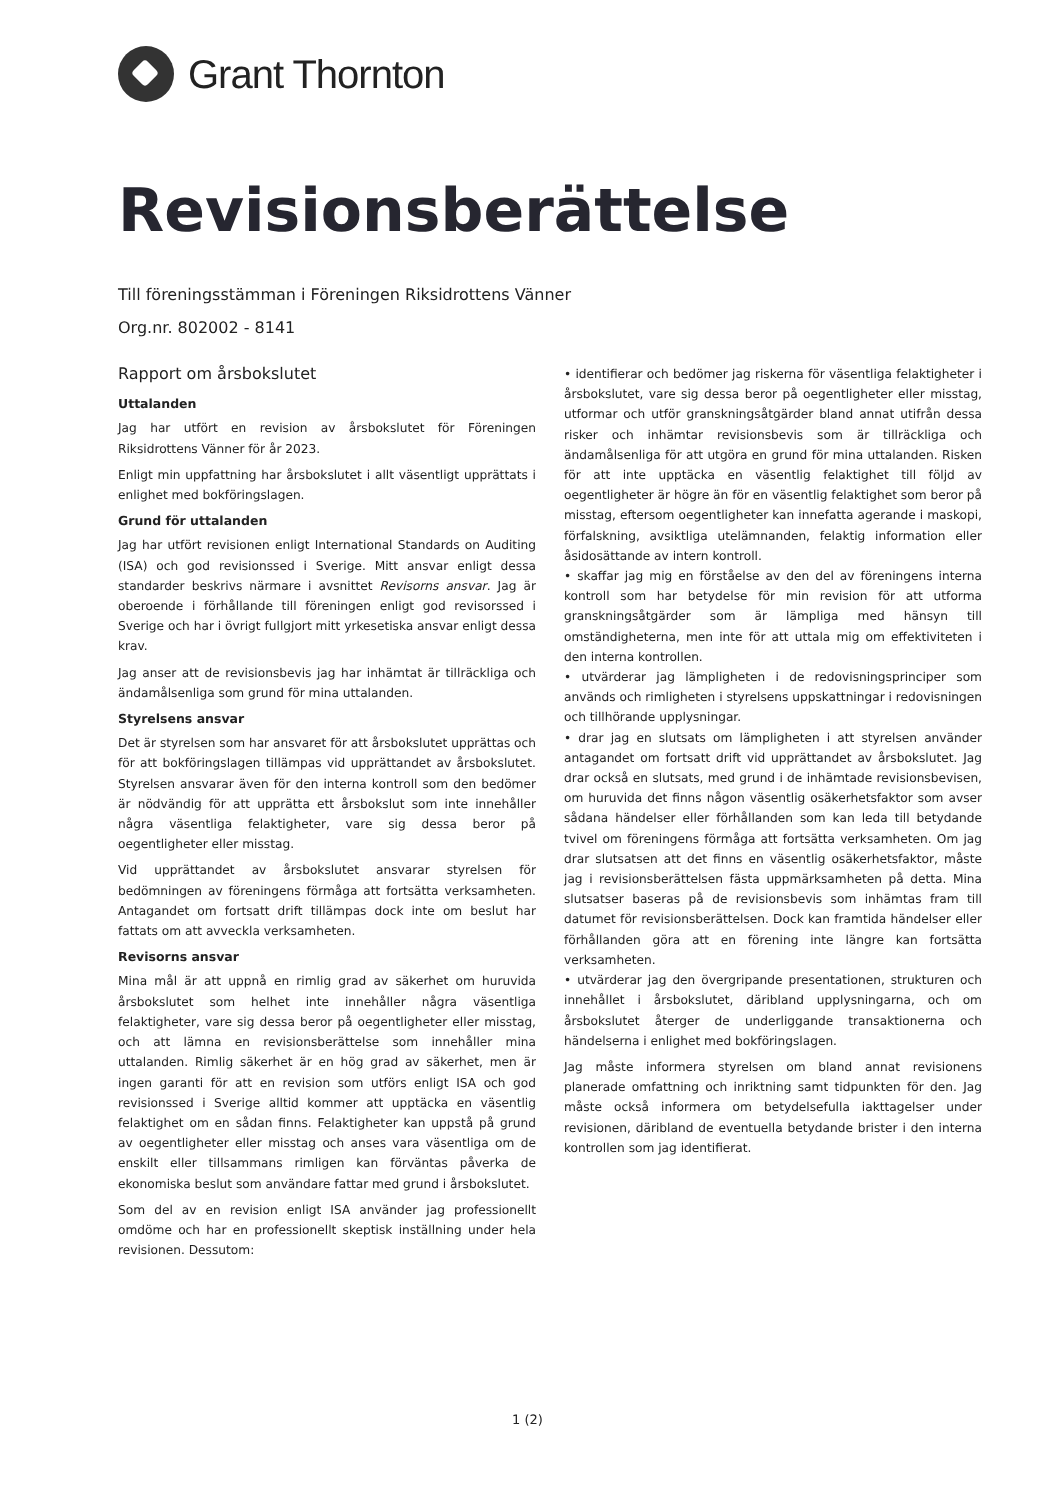Grant Thornton
Revisionsberättelse
Till föreningsstämman i Föreningen Riksidrottens Vänner
Org.nr. 802002 - 8141
Rapport om årsbokslutet
Uttalanden
Jag har utfört en revision av årsbokslutet för Föreningen Riksidrottens Vänner för år 2023.
Enligt min uppfattning har årsbokslutet i allt väsentligt upprättats i enlighet med bokföringslagen.
Grund för uttalanden
Jag har utfört revisionen enligt International Standards on Auditing (ISA) och god revisionssed i Sverige. Mitt ansvar enligt dessa standarder beskrivs närmare i avsnittet Revisorns ansvar. Jag är oberoende i förhållande till föreningen enligt god revisorssed i Sverige och har i övrigt fullgjort mitt yrkesetiska ansvar enligt dessa krav.
Jag anser att de revisionsbevis jag har inhämtat är tillräckliga och ändamålsenliga som grund för mina uttalanden.
Styrelsens ansvar
Det är styrelsen som har ansvaret för att årsbokslutet upprättas och för att bokföringslagen tillämpas vid upprättandet av årsbokslutet. Styrelsen ansvarar även för den interna kontroll som den bedömer är nödvändig för att upprätta ett årsbokslut som inte innehåller några väsentliga felaktigheter, vare sig dessa beror på oegentligheter eller misstag.
Vid upprättandet av årsbokslutet ansvarar styrelsen för bedömningen av föreningens förmåga att fortsätta verksamheten. Antagandet om fortsatt drift tillämpas dock inte om beslut har fattats om att avveckla verksamheten.
Revisorns ansvar
Mina mål är att uppnå en rimlig grad av säkerhet om huruvida årsbokslutet som helhet inte innehåller några väsentliga felaktigheter, vare sig dessa beror på oegentligheter eller misstag, och att lämna en revisionsberättelse som innehåller mina uttalanden. Rimlig säkerhet är en hög grad av säkerhet, men är ingen garanti för att en revision som utförs enligt ISA och god revisionssed i Sverige alltid kommer att upptäcka en väsentlig felaktighet om en sådan finns. Felaktigheter kan uppstå på grund av oegentligheter eller misstag och anses vara väsentliga om de enskilt eller tillsammans rimligen kan förväntas påverka de ekonomiska beslut som användare fattar med grund i årsbokslutet.
Som del av en revision enligt ISA använder jag professionellt omdöme och har en professionellt skeptisk inställning under hela revisionen. Dessutom:
• identifierar och bedömer jag riskerna för väsentliga felaktigheter i årsbokslutet, vare sig dessa beror på oegentligheter eller misstag, utformar och utför granskningsåtgärder bland annat utifrån dessa risker och inhämtar revisionsbevis som är tillräckliga och ändamålsenliga för att utgöra en grund för mina uttalanden. Risken för att inte upptäcka en väsentlig felaktighet till följd av oegentligheter är högre än för en väsentlig felaktighet som beror på misstag, eftersom oegentligheter kan innefatta agerande i maskopi, förfalskning, avsiktliga utelämnanden, felaktig information eller åsidosättande av intern kontroll.
• skaffar jag mig en förståelse av den del av föreningens interna kontroll som har betydelse för min revision för att utforma granskningsåtgärder som är lämpliga med hänsyn till omständigheterna, men inte för att uttala mig om effektiviteten i den interna kontrollen.
• utvärderar jag lämpligheten i de redovisningsprinciper som används och rimligheten i styrelsens uppskattningar i redovisningen och tillhörande upplysningar.
• drar jag en slutsats om lämpligheten i att styrelsen använder antagandet om fortsatt drift vid upprättandet av årsbokslutet. Jag drar också en slutsats, med grund i de inhämtade revisionsbevisen, om huruvida det finns någon väsentlig osäkerhetsfaktor som avser sådana händelser eller förhållanden som kan leda till betydande tvivel om föreningens förmåga att fortsätta verksamheten. Om jag drar slutsatsen att det finns en väsentlig osäkerhetsfaktor, måste jag i revisionsberättelsen fästa uppmärksamheten på detta. Mina slutsatser baseras på de revisionsbevis som inhämtas fram till datumet för revisionsberättelsen. Dock kan framtida händelser eller förhållanden göra att en förening inte längre kan fortsätta verksamheten.
• utvärderar jag den övergripande presentationen, strukturen och innehållet i årsbokslutet, däribland upplysningarna, och om årsbokslutet återger de underliggande transaktionerna och händelserna i enlighet med bokföringslagen.
Jag måste informera styrelsen om bland annat revisionens planerade omfattning och inriktning samt tidpunkten för den. Jag måste också informera om betydelsefulla iakttagelser under revisionen, däribland de eventuella betydande brister i den interna kontrollen som jag identifierat.
1 (2)